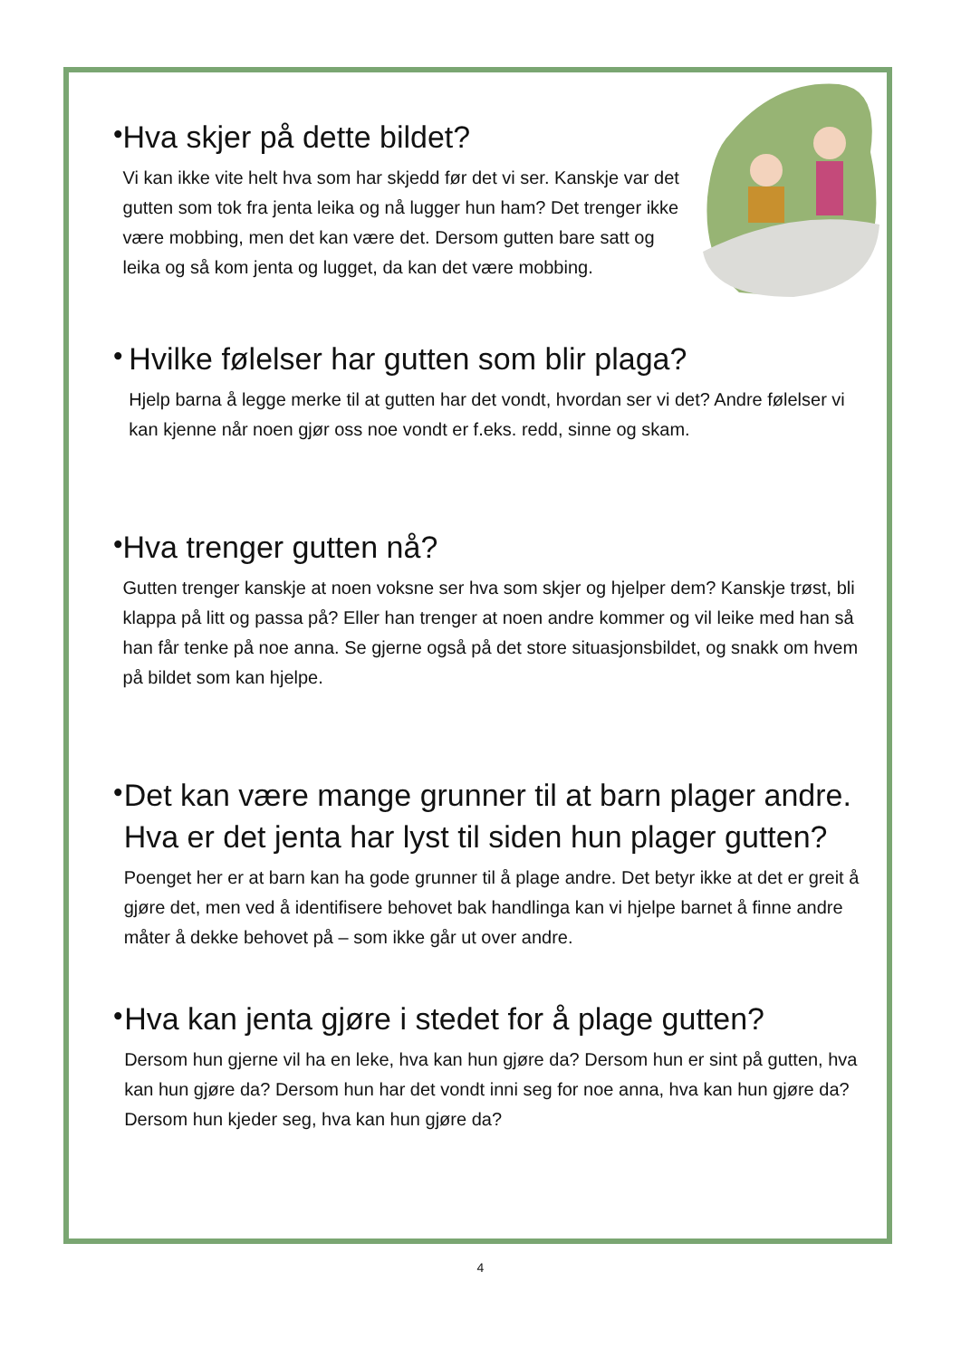•
Hva skjer på dette bildet?
Vi kan ikke vite helt hva som har skjedd før det vi ser. Kanskje var det gutten som tok fra jenta leika og nå lugger hun ham? Det trenger ikke være mobbing, men det kan være det. Dersom gutten bare satt og leika og så kom jenta og lugget, da kan det være mobbing.
•
Hvilke følelser har gutten som blir plaga?
Hjelp barna å legge merke til at gutten har det vondt, hvordan ser vi det? Andre følelser vi kan kjenne når noen gjør oss noe vondt er f.eks. redd, sinne og skam.
•
Hva trenger gutten nå?
Gutten trenger kanskje at noen voksne ser hva som skjer og hjelper dem? Kanskje trøst, bli klappa på litt og passa på? Eller han trenger at noen andre kommer og vil leike med han så han får tenke på noe anna. Se gjerne også på det store situasjonsbildet, og snakk om hvem på bildet som kan hjelpe.
•
Det kan være mange grunner til at barn plager andre. Hva er det jenta har lyst til siden hun plager gutten?
Poenget her er at barn kan ha gode grunner til å plage andre. Det betyr ikke at det er greit å gjøre det, men ved å identifisere behovet bak handlinga kan vi hjelpe barnet å finne andre måter å dekke behovet på – som ikke går ut over andre.
•
Hva kan jenta gjøre i stedet for å plage gutten?
Dersom hun gjerne vil ha en leke, hva kan hun gjøre da? Dersom hun er sint på gutten, hva kan hun gjøre da? Dersom hun har det vondt inni seg for noe anna, hva kan hun gjøre da? Dersom hun kjeder seg, hva kan hun gjøre da?
4